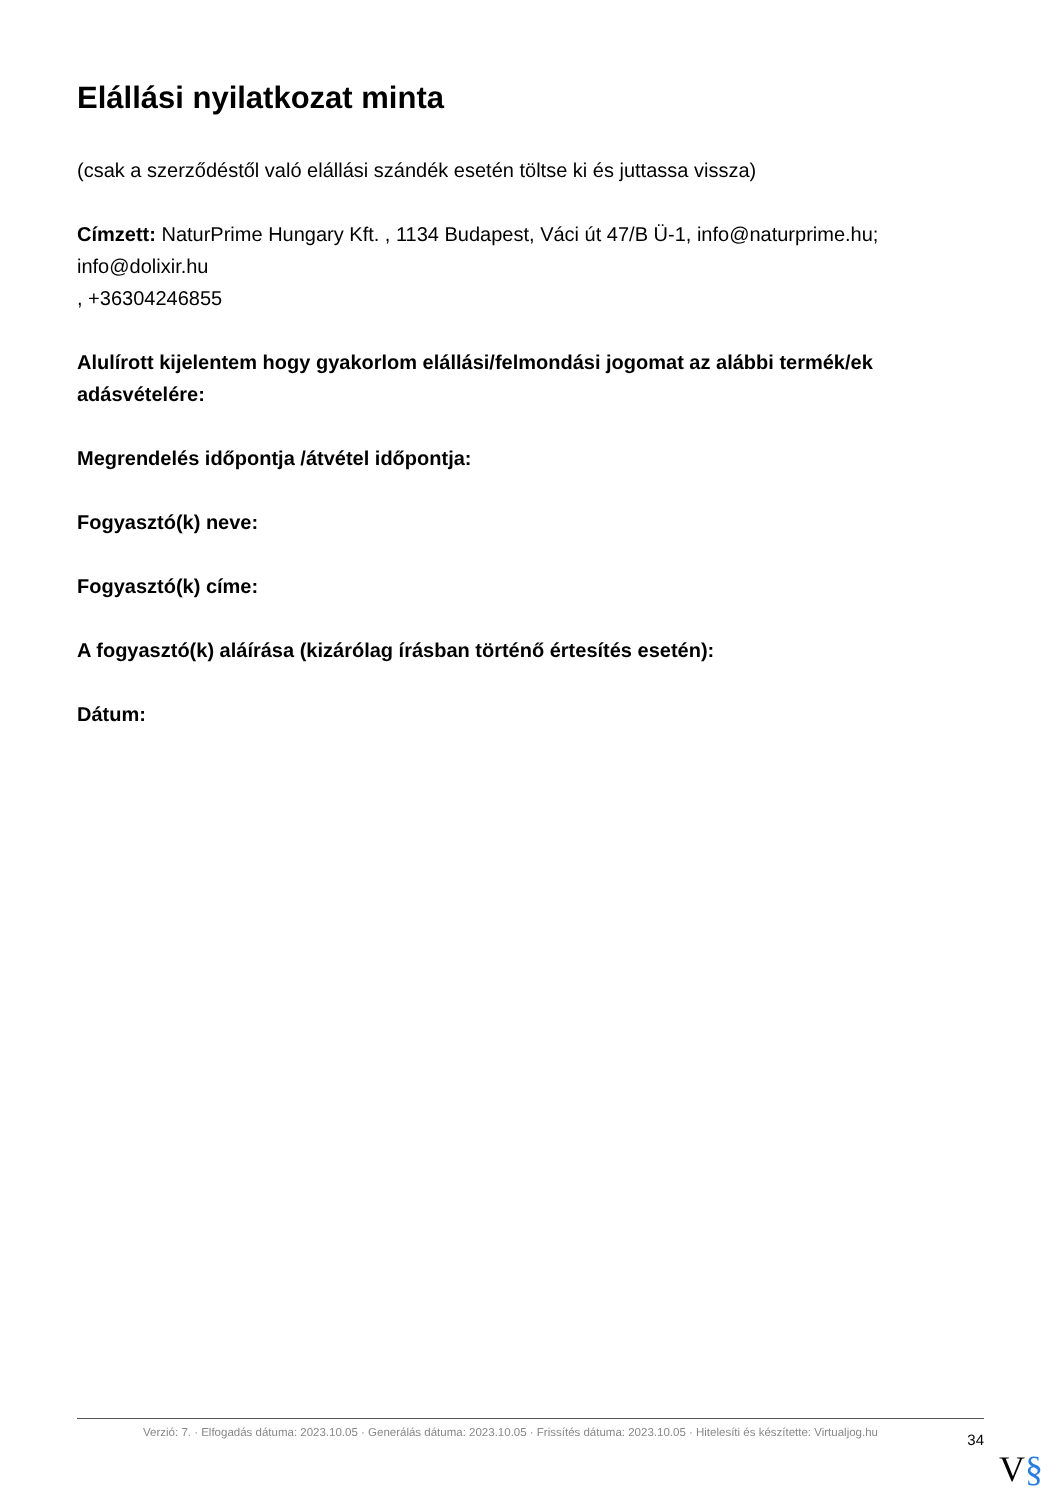Elállási nyilatkozat minta
(csak a szerződéstől való elállási szándék esetén töltse ki és juttassa vissza)
Címzett: NaturPrime Hungary Kft. , 1134 Budapest, Váci út 47/B Ü-1, info@naturprime.hu; info@dolixir.hu
, +36304246855
Alulírott kijelentem hogy gyakorlom elállási/felmondási jogomat az alábbi termék/ek adásvételére:
Megrendelés időpontja /átvétel időpontja:
Fogyasztó(k) neve:
Fogyasztó(k) címe:
A fogyasztó(k) aláírása (kizárólag írásban történő értesítés esetén):
Dátum:
Verzió: 7. · Elfogadás dátuma: 2023.10.05 · Generálás dátuma: 2023.10.05 · Frissítés dátuma: 2023.10.05 · Hitelesíti és készítette: Virtualjog.hu
34
V§